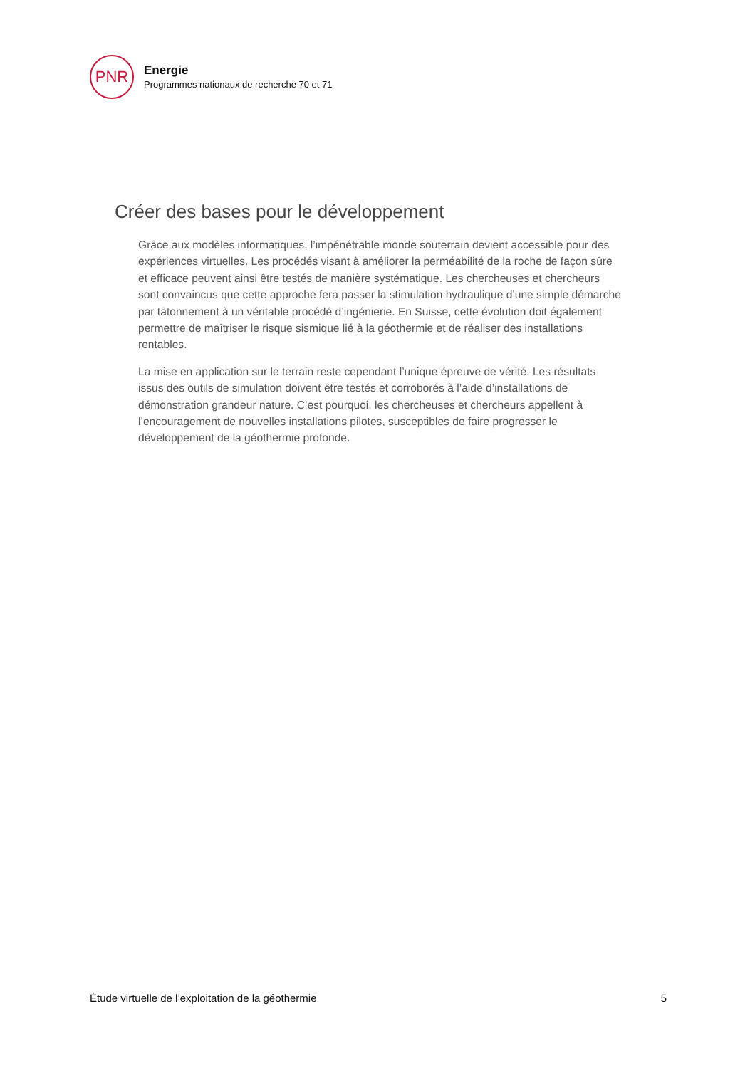PNR
Energie
Programmes nationaux de recherche 70 et 71
Créer des bases pour le développement
Grâce aux modèles informatiques, l’impénétrable monde souterrain devient accessible pour des expériences virtuelles. Les procédés visant à améliorer la perméabilité de la roche de façon sûre et efficace peuvent ainsi être testés de manière systématique. Les chercheuses et chercheurs sont convaincus que cette approche fera passer la stimulation hydraulique d’une simple démarche par tâtonnement à un véritable procédé d’ingénierie. En Suisse, cette évolution doit également permettre de maîtriser le risque sismique lié à la géothermie et de réaliser des installations rentables.
La mise en application sur le terrain reste cependant l’unique épreuve de vérité. Les résultats issus des outils de simulation doivent être testés et corroborés à l’aide d’installations de démonstration grandeur nature. C’est pourquoi, les chercheuses et chercheurs appellent à l’encouragement de nouvelles installations pilotes, susceptibles de faire progresser le développement de la géothermie profonde.
Étude virtuelle de l’exploitation de la géothermie 5